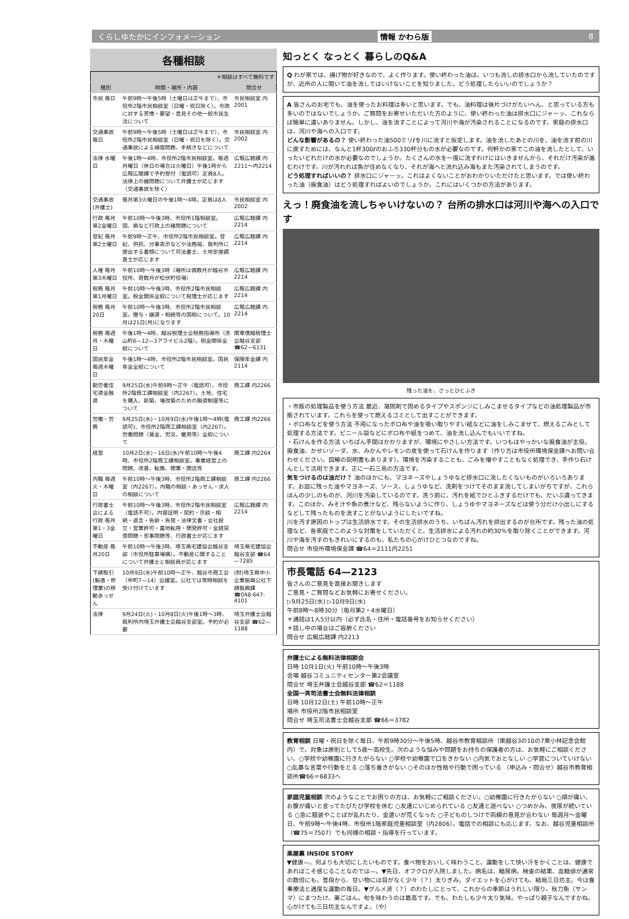くらしゆたかにインフォメーション 情報 かわら版 8
知っとく なっとく 暮らしのQ&A
Q わが家では、揚げ物が好きなので、よく作ります。使い終わった油は、いつも流しの排水口から流していたのですが、近所の人に聞いて油を流してはいけないことを知りました。どう処理したらいいのでしょうか？
A 皆さんのお宅でも、油を使ったお料理は多いと思います。でも、油料理は後片づけがたいへん、と思っている方も多いのではないでしょうか。ご質問をお寄せいただいた方のように、使い終わった油は排水口にジャーッ、これならば簡単に違いありません。しかし、油を流すことによって河川や海が汚染されることになるのです。家庭の排水口は、河川や海への入口です。
どんな影響があるの？ 使い終わった油500ミリℓを川に流すと仮定します。油を流したあとの川を、油を流す前の川に戻すためには、なんと1杯300ℓのおふろ330杯分もの水が必要なのです。何軒かの家でこの油を流したとして、いったいどれだけの水が必要なのでしょうか。たくさんの水を一度に流すわけにはいきませんから、それだけ汚染が進むわけです。川が汚れれば魚が住めなくなり、それが海へと流れ込み海もまた汚染されてしまうのです。
どう処理すればいいの？ 排水口にジャーッ。これはよくないことがおわかりいただけたと思います。では使い終わった油（廃食油）はどう処理すればよいのでしょうか。これにはいくつかの方法があります。
えっ！廃食油を流しちゃいけないの？ 台所の排水口は河川や海への入口です
残った油を、さっとひとふき
・市販の処理製品を使う方法 最近、凝固剤で固めるタイプやスポンジにしみこませるタイプなどの油処理製品が市販されています。これらを使って燃えるゴミとして出すことができます。
・ボロ布などを使う方法 不用になったボロ布や油を吸い取りやすい紙などに油をしみこませて、燃えるごみとして処理する方法です。ビニール袋などにボロ布や紙をつめて、油を流し込んでもいいですね。
・石けんを作る方法 いちばん手間はかかりますが、環境にやさしい方法です。いつもはやっかいな廃食油が主役。廃食油、かせいソーダ、水、みかんやレモンの皮を使って石けんを作ります（作り方は市役所環境保全課へお問い合わせください。図解の説明書もあります）。環境を汚染することも、ごみを増やすこともなく処理でき、手作り石けんとして活用できます。正に一石三鳥の方法です。
気をつけるのは油だけ？ 油のほかにも、マヨネーズやしょうゆなど排水口に流したくないものがいろいろあります。お皿に残った油やマヨネーズ、ソース、しょうゆなど、洗剤をつけてそのまま流してしまいがちですが、これらほんの少しのものが、河川を汚染しているのです。洗う前に、汚れを紙でひとふきするだけでも、だいぶ違ってきます。このほか、みそ汁や魚の煮汁など、残らないように作り、しょうゆやマヨネーズなどは使う分だけ小出しにするなどして残ったものを流すことがないようにしたいですね。
川を汚す原因のトップは生活排水です。その生活排水のうち、いちばん汚れを排出するのが台所です。残った油の処理など、各家庭でこのような対策をしていただくと、生活排水による汚れの約30％を取り除くことができます。河川や海を汚すのもきれいにするのも、私たちの心がけひとつなのですね。
問合せ 市役所環境保全課 ☎64＝2111内2251
市長電話 64—2123
皆さんのご意見を直接お聞きします
ご意見・ご質問などお気軽にお寄せください。
▷9月25日(水) ▷10月9日(水)
午前8時〜8時30分（毎月第2・4水曜日）
＊通話は1人5分以内（必ず氏名・住所・電話番号をお知らせください）
＊話し中の場合はご容赦ください
問合せ 広報広聴課 内2213
弁護士による無料法律相談会
日時 10月1日(火) 午前10時〜午後3時
会場 越谷コミュニティセンター第2会議室
問合せ 埼玉弁護士会越谷支部 ☎62＝1188
全国一斉司法書士会無料法律相談
日時 10月12日(土) 午前10時〜正午
場所 市役所2階市民相談室
問合せ 埼玉司法書士会越谷支部 ☎66＝3782
教育相談 日曜・祝日を除く毎日、午前9時30分〜午後5時、越谷市教育相談所（東越谷3の10の7東小林記念会館内）で。対象は原則として5歳〜高校生。次のような悩みや問題をお持ちの保護者の方は、お気軽にご相談ください。○学校や幼稚園に行きたがらない ○学校や幼稚園で口をきかない ○内気でおとなしい ○学習についていけない ○乱暴な言葉や行動をとる ○落ち着きがない ○そのほか性格や行動で困っている 〈申込み・問合せ〉越谷市教育相談所☎66＝6833へ
家庭児童相談 次のようなことでお困りの方は、お気軽にご相談ください。○幼稚園に行きたがらない ○頭が痛い、お腹が痛いと言ってたびたび学校を休む ○友達にいじめられている ○友達と遊べない ○つめかみ、夜尿が続いている ○急に服装やことばが乱れたり、金遣いが荒くなった ○子どものしつけで両親の意見が合わない 毎週月〜金曜日、午前9時〜午後4時、市役所1階家庭児童相談室（内2806）。電話での相談にも応じます。なお、越谷児童相談所（☎75＝7507）でも同様の相談・指導を行っています。
楽屋裏 INSIDE STORY
▼健康—。何よりも大切にしたいものです。食べ物をおいしく味わうこと、運動をして快い汗をかくことは、健康であればこそ感じることなのでは—。▼先日、オフクロが入院しました。病名は、糖尿病。検査の結果、血糖値が通常の数倍にも。普段から、甘い物には目がなく少々（？）太りぎみ。ダイエットを心がけても、結局三日坊主。今は食事療法と適度な運動の毎日。▼グルメ派（？）のわたしにとって、これからの季節はうれしい限り。秋刀魚（サンマ）にまつたけ、栗ごはん。旬を味わうのは最高です。でも、わたしも少々太り気味。やっぱり親子なんですかね。心がけても三日坊主なんですよ。（や）
各種相談
| ＊相談はすべて無料です | | |
| --- | --- | --- |
| 種別 | 時間・場所・内容 | 問合せ |
| 市民 毎日 | 午前9時〜午後5時（土曜日は正午まで）、市役所2階市民相談室（日曜・祝日除く）。市政に対する苦情・要望・意見その他一般市民生活について | 市民相談室 内2001 |
| 交通事故 毎日 | 午前9時〜午後5時（土曜日は正午まで）、市役所2階市民相談室（日曜・祝日を除く）。交通事故による補償問題、手続きなどについて | 市民相談室 内2002 |
| 法律 水曜日 | 午後1時〜4時、市役所2階市民相談室。毎週月曜日（休日の場合は火曜日）午後1時から広報広聴課で予約受付（電話可）定員8人。法律上の諸問題について弁護士が応じます（交通事故を除く） | 広報広聴課 内2211〜内2214 |
| 交通事故(弁護士) | 毎月第3火曜日の午後1時〜4時。定員は8人 | 市民相談室 内2002 |
| 行政 毎月第2金曜日 | 午前10時〜午後3時、市役所1階相談室。国、県など行政上の諸問題について | 広報広聴課 内2214 |
| 登記 毎月第2土曜日 | 午前9時〜正午、市役所2階市民相談室。登記、供託、分筆表示などや法務局、裁判所に提出する書類について司法書士、土地家屋調査士が応じます | 広報広聴課 内2214 |
| 人権 毎月第3木曜日 | 午前10時〜午後3時（場所は偶数月が越谷市役所、奇数月が松伏町役場） | 広報広聴課 内2214 |
| 税務 毎月第1月曜日 | 午前10時〜午後3時、市役所2階市民相談室。税金関係全般について税理士が応じます | 広報広聴課 内2214 |
| 税務 毎月20日 | 午前10時〜午後3時、市役所2階市民相談室。贈与・譲渡・相続等の国税について。10月は21日(月)になります | 広報広聴課 内2214 |
| 税務 毎週月・木曜日 | 午後1時〜4時、越谷税理士会税務指導所（赤山町6—12—3アライビル2階）。税金関係全般について | 関東信越税理士会越谷支部 ☎62—6131 |
| 国民年金 毎週木曜日 | 午後1時〜4時、市役所2階市民相談室。国民年金全般について | 保険年金課 内2114 |
| 勤労者住宅資金融資 | 9月25日(水)午前9時〜正午（電話可）、市役所2階商工課相談室（内2267）。土地、住宅を購入、新築、増改築のための融資制度等について | 商工課 内2266 |
| 労働・労務 | 9月25日(水)・10月9日(水)午後1時〜4時(電話可)、市役所2階商工課相談室（内2267）。労働問題（賃金、労災、雇用等）全般について | 商工課 内2266 |
| 経営 | 10月2日(水)・16日(水)午前10時〜午後4時、市役所2階商工課相談室。事業経営上の問題、改善、転換、開業・開店等 | 商工課 内2264 |
| 内職 毎週火・木曜日 | 午前10時〜午後3時、市役所2階商工課相談室（内2267）。内職の相談・あっせん・求人の相談について | 商工課 内2266 |
| 行政書士会による行政 毎月第1・3金曜日 | 午前10時〜午後3時、市役所2階市民相談室（電話不可）。内容証明・契約・示談・相続・遺言・告訴・告発・法律文書・会社設立・営業許可・農地転用・開発許可・金銭貸借問題・家事問題等、行政書士が応じます | 広報広聴課 内2214 |
| 不動産 毎月20日 | 午前10時〜午後3時、埼玉県宅建協会越谷支部（市役所駐車場横）。不動産に関することについて弁護士と相談員が応じます | 埼玉県宅建協会越谷支部 ☎64—7285 |
| 下請取引(製造・修理業)の移動あっせん | 10月9日(水)午前10時〜正午、越谷市商工会（中町7—14）会議室。公社では常時相談を受け付けています | (財)埼玉県中小企業振興公社下請振興課 ☎048-647-4101 |
| 法律 | 9月24日(火)・10月8日(火)午後1時〜3時、裁判所内埼玉弁護士会越谷支部室。予約が必要 | 埼玉弁護士会越谷支部 ☎62—1188 |